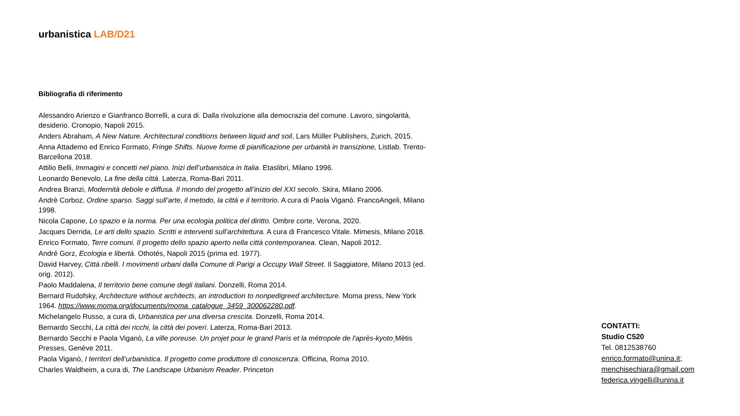urbanistica LAB/D21
Bibliografia di riferimento
Alessandro Arienzo e Gianfranco Borrelli, a cura di. Dalla rivoluzione alla democrazia del comune. Lavoro, singolarità, desiderio. Cronopio, Napoli 2015.
Anders Abraham, A New Nature. Architectural conditions between liquid and soil, Lars Müller Publishers, Zurich, 2015.
Anna Attademo ed Enrico Formato, Fringe Shifts. Nuove forme di pianificazione per urbanità in transizione, Listlab. Trento-Barcellona 2018.
Attilio Belli, Immagini e concetti nel piano. Inizi dell’urbanistica in Italia. Etaslibri, Milano 1996.
Leonardo Benevolo, La fine della città. Laterza, Roma-Bari 2011.
Andrea Branzi, Modernità debole e diffusa. Il mondo del progetto all’inizio del XXI secolo. Skira, Milano 2006.
Andrè Corboz, Ordine sparso. Saggi sull’arte, il metodo, la città e il territorio. A cura di Paola Viganò. FrancoAngeli, Milano 1998.
Nicola Capone, Lo spazio e la norma. Per una ecologia politica del diritto. Ombre corte, Verona, 2020.
Jacques Derrida, Le arti dello spazio. Scritti e interventi sull’architettura. A cura di Francesco Vitale. Mimesis, Milano 2018.
Enrico Formato, Terre comuni. Il progetto dello spazio aperto nella città contemporanea. Clean, Napoli 2012.
André Gorz, Ecologia e libertà. Othotés, Napoli 2015 (prima ed. 1977).
David Harvey, Città ribelli. I movimenti urbani dalla Comune di Parigi a Occupy Wall Street. Il Saggiatore, Milano 2013 (ed. orig. 2012).
Paolo Maddalena, Il territorio bene comune degli italiani. Donzelli, Roma 2014.
Bernard Rudofsky, Architecture without architects, an introduction to nonpedigreed architecture. Moma press, New York 1964. https://www.moma.org/documents/moma_catalogue_3459_300062280.pdf.
Michelangelo Russo, a cura di, Urbanistica per una diversa crescita. Donzelli, Roma 2014.
Bernardo Secchi, La città dei ricchi, la città dei poveri. Laterza, Roma-Bari 2013.
Bernardo Secchi e Paola Viganò, La ville poreuse. Un projet pour le grand Paris et la métropole de l'après-kyoto¸Mètis Presses, Genève 2011.
Paola Viganò, I territori dell’urbanistica. Il progetto come produttore di conoscenza. Officina, Roma 2010.
Charles Waldheim, a cura di, The Landscape Urbanism Reader. Princeton
CONTATTI:
Studio C520
Tel. 0812538760
enrico.formato@unina.it;
menchisechiara@gmail.com
federica.vingelli@unina.it